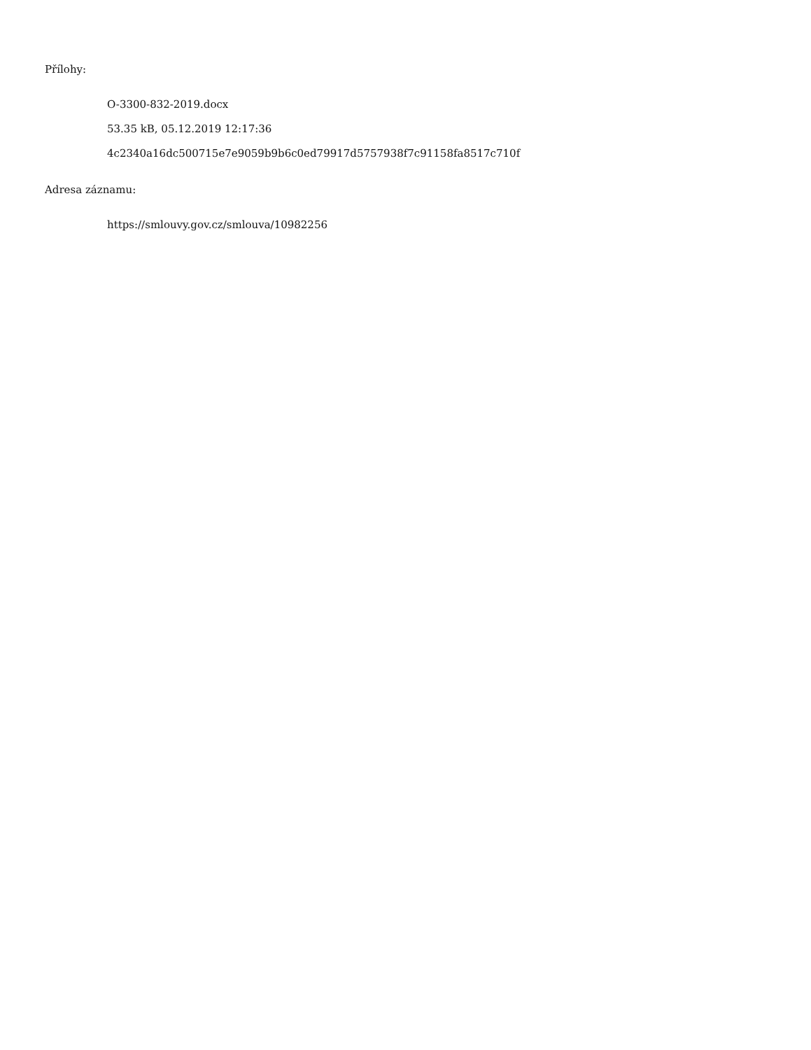Přílohy:
O-3300-832-2019.docx
53.35 kB, 05.12.2019 12:17:36
4c2340a16dc500715e7e9059b9b6c0ed79917d5757938f7c91158fa8517c710f
Adresa záznamu:
https://smlouvy.gov.cz/smlouva/10982256